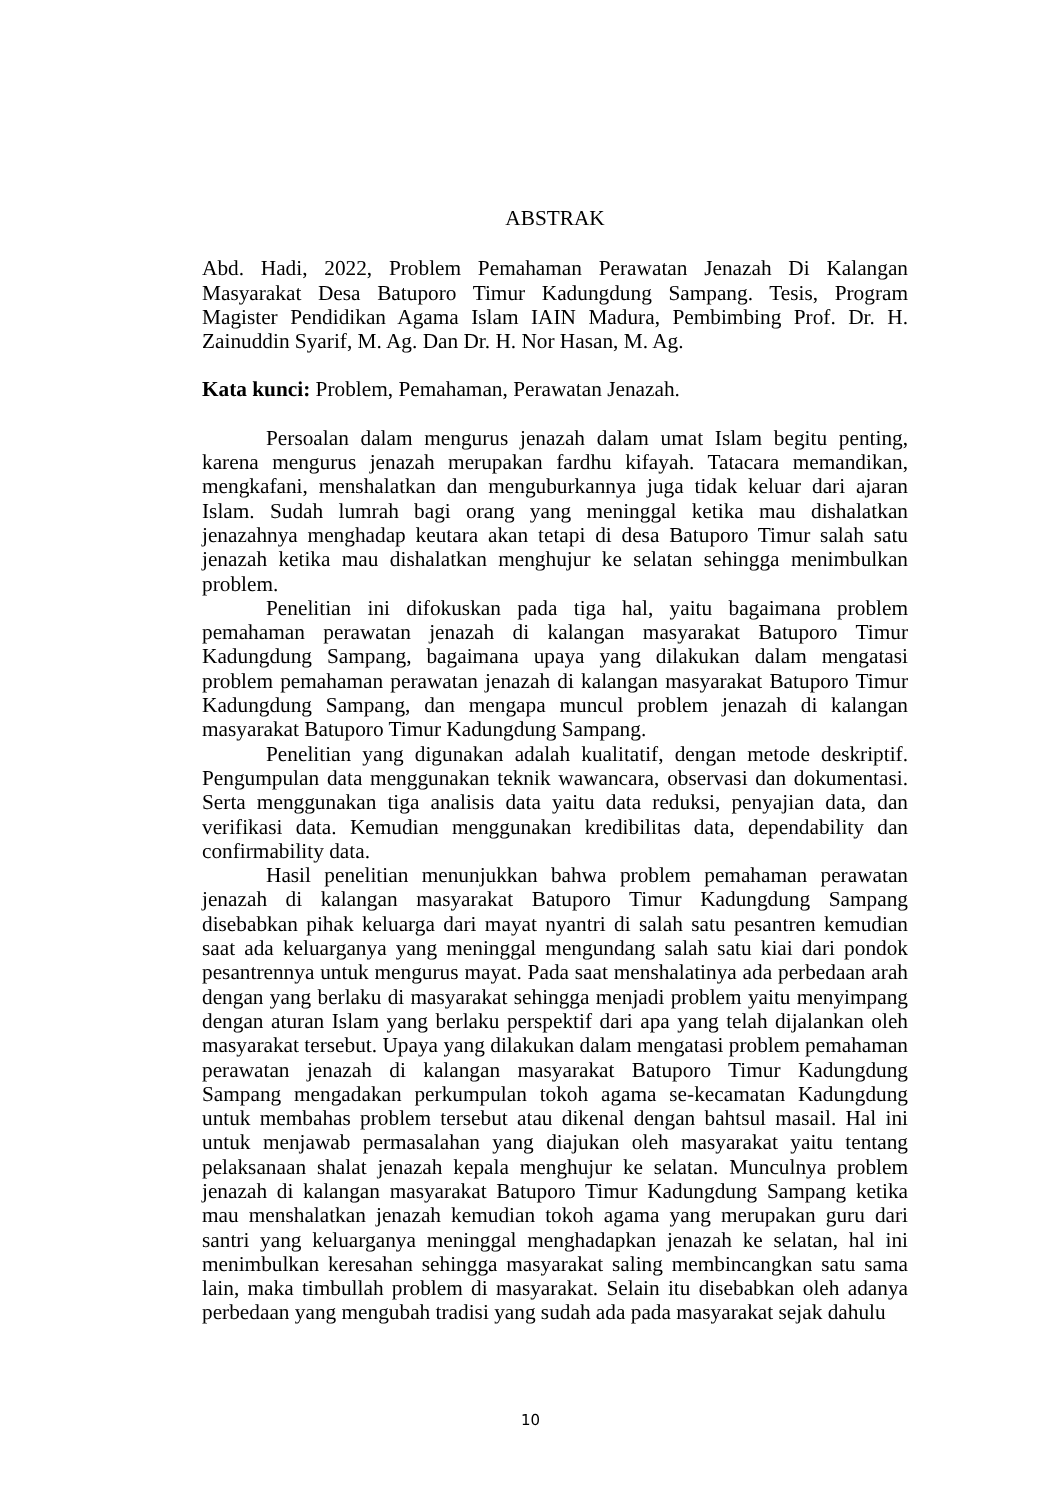ABSTRAK
Abd. Hadi, 2022, Problem Pemahaman Perawatan Jenazah Di Kalangan Masyarakat Desa Batuporo Timur Kadungdung Sampang. Tesis, Program Magister Pendidikan Agama Islam IAIN Madura, Pembimbing Prof. Dr. H. Zainuddin Syarif, M. Ag. Dan Dr. H. Nor Hasan, M. Ag.
Kata kunci: Problem, Pemahaman, Perawatan Jenazah.
Persoalan dalam mengurus jenazah dalam umat Islam begitu penting, karena mengurus jenazah merupakan fardhu kifayah. Tatacara memandikan, mengkafani, menshalatkan dan menguburkannya juga tidak keluar dari ajaran Islam. Sudah lumrah bagi orang yang meninggal ketika mau dishalatkan jenazahnya menghadap keutara akan tetapi di desa Batuporo Timur salah satu jenazah ketika mau dishalatkan menghujur ke selatan sehingga menimbulkan problem.
Penelitian ini difokuskan pada tiga hal, yaitu bagaimana problem pemahaman perawatan jenazah di kalangan masyarakat Batuporo Timur Kadungdung Sampang, bagaimana upaya yang dilakukan dalam mengatasi problem pemahaman perawatan jenazah di kalangan masyarakat Batuporo Timur Kadungdung Sampang, dan mengapa muncul problem jenazah di kalangan masyarakat Batuporo Timur Kadungdung Sampang.
Penelitian yang digunakan adalah kualitatif, dengan metode deskriptif. Pengumpulan data menggunakan teknik wawancara, observasi dan dokumentasi. Serta menggunakan tiga analisis data yaitu data reduksi, penyajian data, dan verifikasi data. Kemudian menggunakan kredibilitas data, dependability dan confirmability data.
Hasil penelitian menunjukkan bahwa problem pemahaman perawatan jenazah di kalangan masyarakat Batuporo Timur Kadungdung Sampang disebabkan pihak keluarga dari mayat nyantri di salah satu pesantren kemudian saat ada keluarganya yang meninggal mengundang salah satu kiai dari pondok pesantrennya untuk mengurus mayat. Pada saat menshalatinya ada perbedaan arah dengan yang berlaku di masyarakat sehingga menjadi problem yaitu menyimpang dengan aturan Islam yang berlaku perspektif dari apa yang telah dijalankan oleh masyarakat tersebut. Upaya yang dilakukan dalam mengatasi problem pemahaman perawatan jenazah di kalangan masyarakat Batuporo Timur Kadungdung Sampang mengadakan perkumpulan tokoh agama se-kecamatan Kadungdung untuk membahas problem tersebut atau dikenal dengan bahtsul masail. Hal ini untuk menjawab permasalahan yang diajukan oleh masyarakat yaitu tentang pelaksanaan shalat jenazah kepala menghujur ke selatan. Munculnya problem jenazah di kalangan masyarakat Batuporo Timur Kadungdung Sampang ketika mau menshalatkan jenazah kemudian tokoh agama yang merupakan guru dari santri yang keluarganya meninggal menghadapkan jenazah ke selatan, hal ini menimbulkan keresahan sehingga masyarakat saling membincangkan satu sama lain, maka timbullah problem di masyarakat. Selain itu disebabkan oleh adanya perbedaan yang mengubah tradisi yang sudah ada pada masyarakat sejak dahulu
10